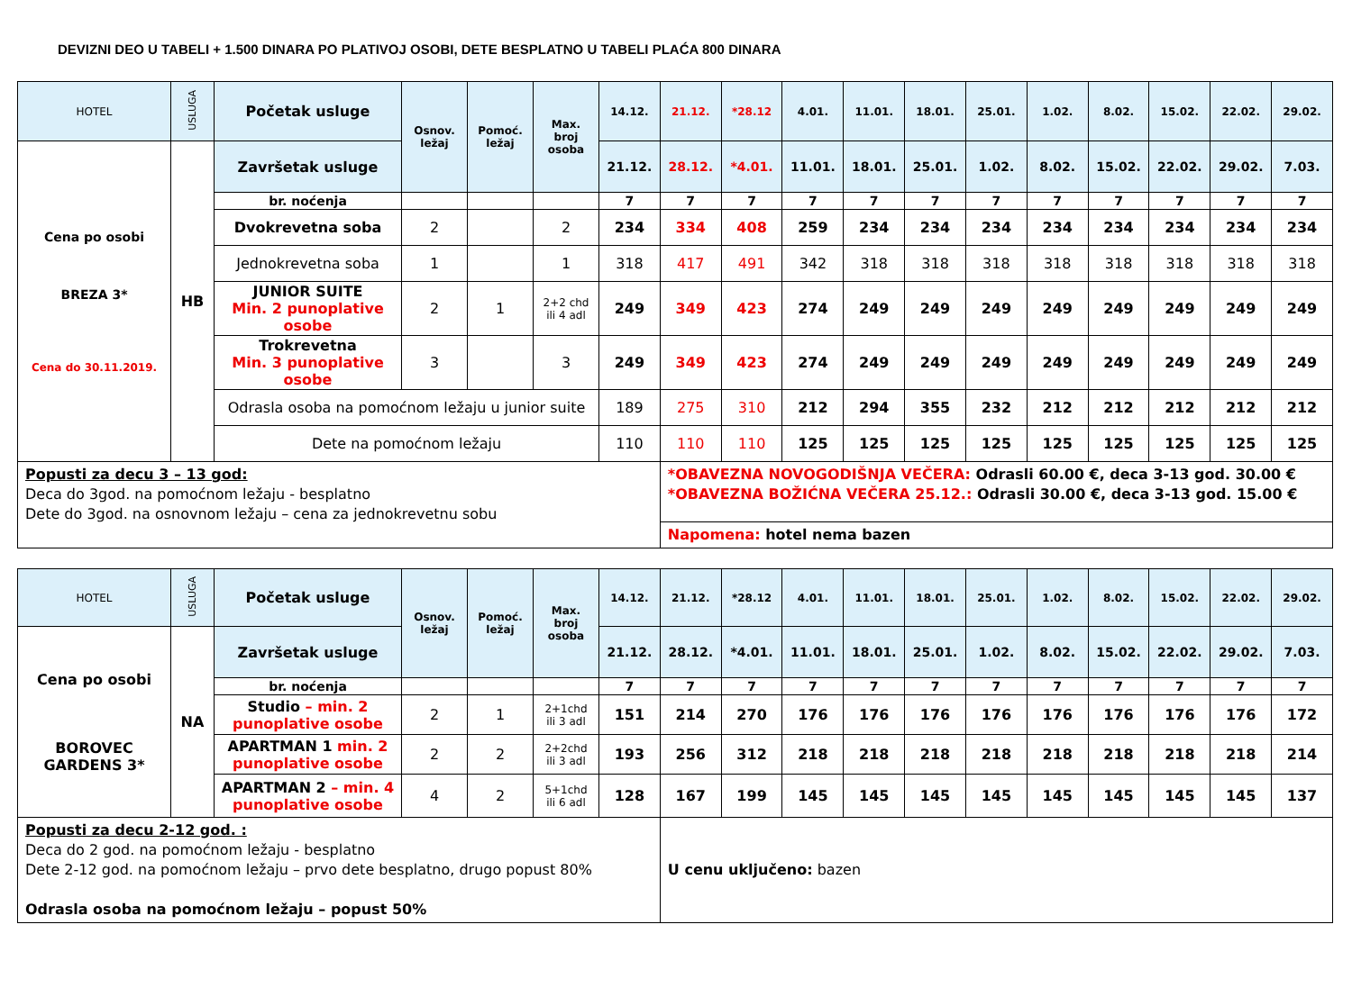DEVIZNI DEO U TABELI + 1.500 DINARA PO PLATIVOJ OSOBI, DETE BESPLATNO U TABELI PLAĆA 800 DINARA
| HOTEL | USLUGA | Početak usluge | Osnov. ležaj | Pomoć. ležaj | Max. broj osoba | 14.12. | 21.12. | *28.12 | 4.01. | 11.01. | 18.01. | 25.01. | 1.02. | 8.02. | 15.02. | 22.02. | 29.02. |
| Cena po osobi BREZA 3* Cena do 30.11.2019. | HB | Završetak usluge | | | | 21.12. | 28.12. | *4.01. | 11.01. | 18.01. | 25.01. | 1.02. | 8.02. | 15.02. | 22.02. | 29.02. | 7.03. |
| | | br. noćenja | | | | 7 | 7 | 7 | 7 | 7 | 7 | 7 | 7 | 7 | 7 | 7 | 7 |
| | | Dvokrevetna soba | 2 | | 2 | 234 | 334 | 408 | 259 | 234 | 234 | 234 | 234 | 234 | 234 | 234 | 234 |
| | | Jednokrevetna soba | 1 | | 1 | 318 | 417 | 491 | 342 | 318 | 318 | 318 | 318 | 318 | 318 | 318 | 318 |
| | | JUNIOR SUITE Min. 2 punoplative osobe | 2 | 1 | 2+2 chd ili 4 adl | 249 | 349 | 423 | 274 | 249 | 249 | 249 | 249 | 249 | 249 | 249 | 249 |
| | | Trokrevetna Min. 3 punoplative osobe | 3 | | 3 | 249 | 349 | 423 | 274 | 249 | 249 | 249 | 249 | 249 | 249 | 249 | 249 |
| | | Odrasla osoba na pomoćnom ležaju u junior suite | | | | 189 | 275 | 310 | 212 | 294 | 355 | 232 | 212 | 212 | 212 | 212 | 212 |
| | | Dete na pomoćnom ležaju | | | | 110 | 110 | 110 | 125 | 125 | 125 | 125 | 125 | 125 | 125 | 125 | 125 |
| Popusti za decu 3 – 13 god: Deca do 3god. na pomoćnom ležaju - besplatno Dete do 3god. na osnovnom ležaju – cena za jednokrevetnu sobu | | | | | | | *OBAVEZNA NOVOGODIŠNJA VEČERA: Odrasli 60.00 €, deca 3-13 god. 30.00 € *OBAVEZNA BOŽIĆNA VEČERA 25.12.: Odrasli 30.00 €, deca 3-13 god. 15.00 € | | | | | | | | | | |
| | | | | | | | Napomena: hotel nema bazen | | | | | | | | | | |
| HOTEL | USLUGA | Početak usluge | Osnov. ležaj | Pomoć. ležaj | Max. broj osoba | 14.12. | 21.12. | *28.12 | 4.01. | 11.01. | 18.01. | 25.01. | 1.02. | 8.02. | 15.02. | 22.02. | 29.02. |
| Cena po osobi BOROVEC GARDENS 3* | NA | Završetak usluge | | | | 21.12. | 28.12. | *4.01. | 11.01. | 18.01. | 25.01. | 1.02. | 8.02. | 15.02. | 22.02. | 29.02. | 7.03. |
| | | br. noćenja | | | | 7 | 7 | 7 | 7 | 7 | 7 | 7 | 7 | 7 | 7 | 7 | 7 |
| | | Studio – min. 2 punoplative osobe | 2 | 1 | 2+1chd ili 3 adl | 151 | 214 | 270 | 176 | 176 | 176 | 176 | 176 | 176 | 176 | 176 | 172 |
| | | APARTMAN 1 min. 2 punoplative osobe | 2 | 2 | 2+2chd ili 3 adl | 193 | 256 | 312 | 218 | 218 | 218 | 218 | 218 | 218 | 218 | 218 | 214 |
| | | APARTMAN 2 – min. 4 punoplative osobe | 4 | 2 | 5+1chd ili 6 adl | 128 | 167 | 199 | 145 | 145 | 145 | 145 | 145 | 145 | 145 | 145 | 137 |
| Popusti za decu 2-12 god. : Deca do 2 god. na pomoćnom ležaju - besplatno Dete 2-12 god. na pomoćnom ležaju – prvo dete besplatno, drugo popust 80% Odrasla osoba na pomoćnom ležaju – popust 50% | | | | | | | U cenu uključeno: bazen | | | | | | | | | | |